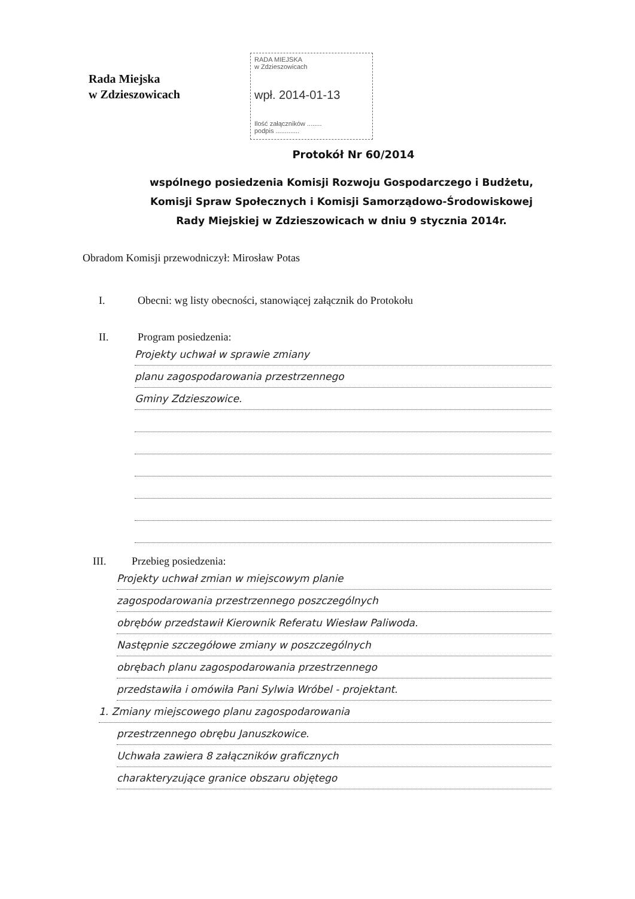Rada Miejska
w Zdzieszowicach
RADA MIEJSKA
w Zdzieszowicach
wpł. 2014-01-13
Ilość załączników ........
podpis .............
Protokół Nr 60/2014
wspólnego posiedzenia Komisji Rozwoju Gospodarczego i Budżetu,
Komisji Spraw Społecznych i Komisji Samorządowo-Środowiskowej
Rady Miejskiej w Zdzieszowicach w dniu 9 stycznia 2014r.
Obradom Komisji przewodniczył: Mirosław Potas
I. Obecni: wg listy obecności, stanowiącej załącznik do Protokołu
II. Program posiedzenia:
Projekty uchwał w sprawie zmiany
planu zagospodarowania przestrzennego
Gminy Zdzieszowice.
III. Przebieg posiedzenia:
Projekty uchwał zmian w miejscowym planie
zagospodarowania przestrzennego poszczególnych
obrębów przedstawił Kierownik Referatu Wiesław Paliwoda.
Następnie szczegółowe zmiany w poszczególnych
obrębach planu zagospodarowania przestrzennego
przedstawiła i omówiła Pani Sylwia Wróbel - projektant.
1. Zmiany miejscowego planu zagospodarowania
przestrzennego obrębu Januszkowice.
Uchwała zawiera 8 załączników graficznych
charakteryzujące granice obszaru objętego